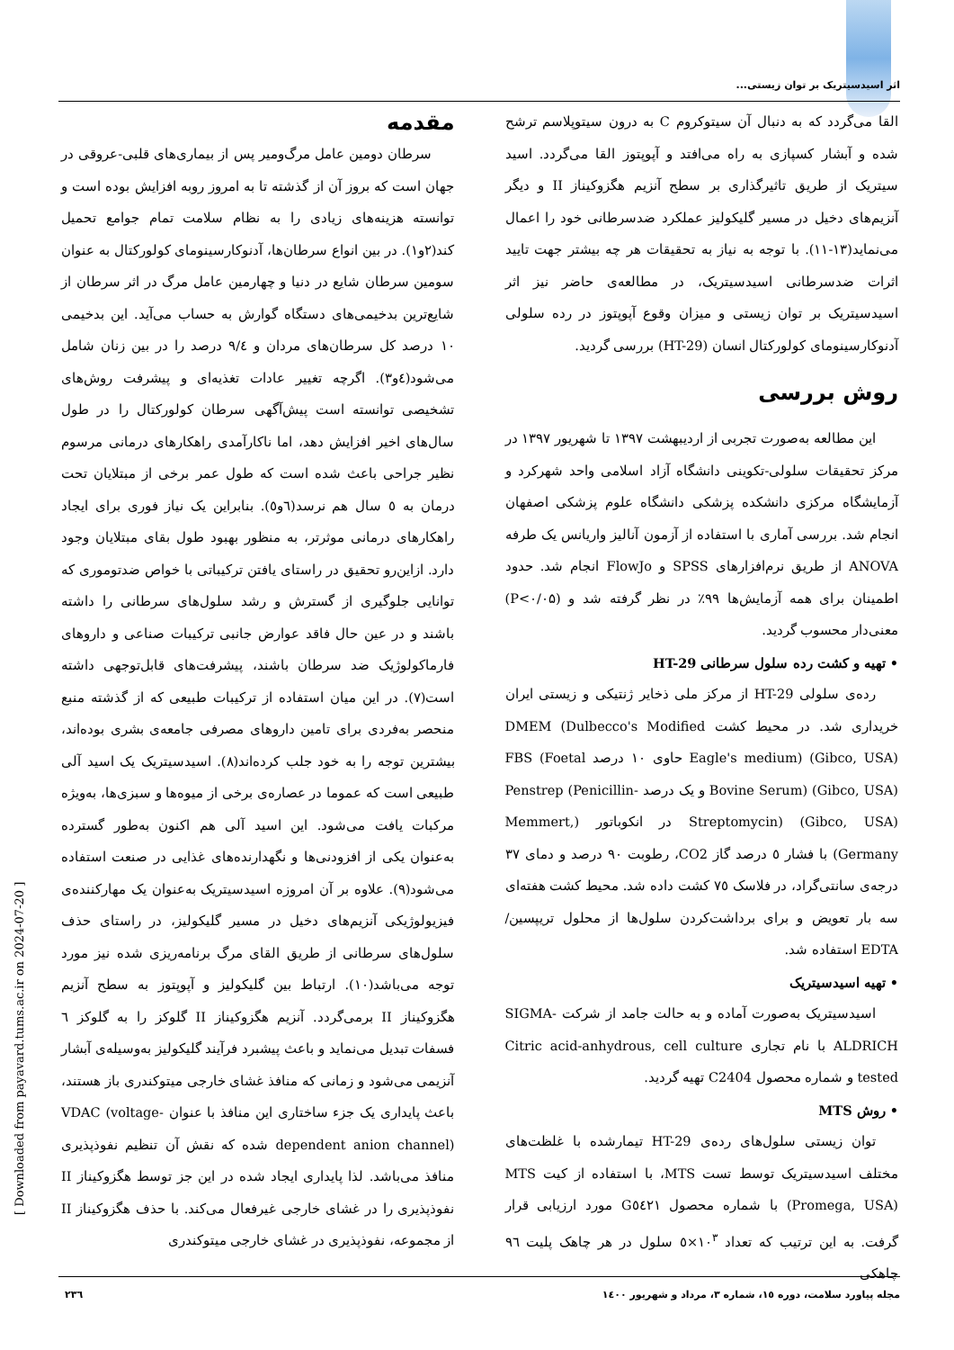اثر اسیدسیتریک بر توان زیستی...
مقدمه
سرطان دومین عامل مرگ‌ومیر پس از بیماری‌های قلبی-عروقی در جهان است که بروز آن از گذشته تا به امروز روبه افزایش بوده است و توانسته هزینه‌های زیادی را به نظام سلامت تمام جوامع تحمیل کند(۲و۱). در بین انواع سرطان‌ها، آدنوکارسینومای کولورکتال به عنوان سومین سرطان شایع در دنیا و چهارمین عامل مرگ در اثر سرطان از شایع‌ترین بدخیمی‌های دستگاه گوارش به حساب می‌آید. این بدخیمی ۱۰ درصد کل سرطان‌های مردان و ۹/٤ درصد را در بین زنان شامل می‌شود(٤و۳). اگرچه تغییر عادات تغذیه‌ای و پیشرفت روش‌های تشخیصی توانسته است پیش‌آگهی سرطان کولورکتال را در طول سال‌های اخیر افزایش دهد، اما ناکارآمدی راهکارهای درمانی مرسوم نظیر جراحی باعث شده است که طول عمر برخی از مبتلایان تحت درمان به ٥ سال هم نرسد(٦و٥). بنابراین یک نیاز فوری برای ایجاد راهکارهای درمانی موثرتر، به منظور بهبود طول بقای مبتلایان وجود دارد. ازاین‌رو تحقیق در راستای یافتن ترکیباتی با خواص ضدتوموری که توانایی جلوگیری از گسترش و رشد سلول‌های سرطانی را داشته باشند و در عین حال فاقد عوارض جانبی ترکیبات صناعی و داروهای فارماکولوژیک ضد سرطان باشند، پیشرفت‌های قابل‌توجهی داشته است(۷). در این میان استفاده از ترکیبات طبیعی که از گذشته منبع منحصر به‌فردی برای تامین داروهای مصرفی جامعه‌ی بشری بوده‌اند، بیشترین توجه را به خود جلب کرده‌اند(۸). اسیدسیتریک یک اسید آلی طبیعی است که عموما در عصاره‌ی برخی از میوه‌ها و سبزی‌ها، به‌ویژه مرکبات یافت می‌شود. این اسید آلی هم اکنون به‌طور گسترده به‌عنوان یکی از افزودنی‌ها و نگهدارنده‌های غذایی در صنعت استفاده می‌شود(۹). علاوه بر آن امروزه اسیدسیتریک به‌عنوان یک مهارکننده‌ی فیزیولوژیکی آنزیم‌های دخیل در مسیر گلیکولیز، در راستای حذف سلول‌های سرطانی از طریق القای مرگ برنامه‌ریزی شده نیز مورد توجه می‌باشد(۱۰). ارتباط بین گلیکولیز و آپوپتوز به سطح آنزیم هگزوکیناز II برمی‌گردد. آنزیم هگزوکیناز II گلوکز را به گلوکز ٦ فسفات تبدیل می‌نماید و باعث پیشبرد فرآیند گلیکولیز به‌وسیله‌ی آبشار آنزیمی می‌شود و زمانی که منافذ غشای خارجی میتوکندری باز هستند، باعث پایداری یک جزء ساختاری این منافذ با عنوان VDAC (voltage-dependent anion channel) شده که نقش آن تنظیم نفوذپذیری منافذ می‌باشد. لذا پایداری ایجاد شده در این جز توسط هگزوکیناز II نفوذپذیری را در غشای خارجی غیرفعال می‌کند. با حذف هگزوکیناز II از مجموعه، نفوذپذیری در غشای خارجی میتوکندری
القا می‌گردد که به دنبال آن سیتوکروم C به درون سیتوپلاسم ترشح شده و آبشار کسپازی به راه می‌افتد و آپوپتوز القا می‌گردد. اسید سیتریک از طریق تاثیرگذاری بر سطح آنزیم هگزوکیناز II و دیگر آنزیم‌های دخیل در مسیر گلیکولیز عملکرد ضدسرطانی خود را اعمال می‌نماید(۱۳-۱۱). با توجه به نیاز به تحقیقات هر چه بیشتر جهت تایید اثرات ضدسرطانی اسیدسیتریک، در مطالعه‌ی حاضر نیز اثر اسیدسیتریک بر توان زیستی و میزان وقوع آپوپتوز در رده سلولی آدنوکارسینومای کولورکتال انسان (HT-29) بررسی گردید.
روش بررسی
این مطالعه به‌صورت تجربی از اردیبهشت ۱۳۹۷ تا شهریور ۱۳۹۷ در مرکز تحقیقات سلولی-تکوینی دانشگاه آزاد اسلامی واحد شهرکرد و آزمایشگاه مرکزی دانشکده پزشکی دانشگاه علوم پزشکی اصفهان انجام شد. بررسی آماری با استفاده از آزمون آنالیز واریانس یک طرفه ANOVA از طریق نرم‌افزارهای SPSS و FlowJo انجام شد. حدود اطمینان برای همه آزمایش‌ها ۹۹٪ در نظر گرفته شد و (P<۰/۰۵) معنی‌دار محسوب گردید.
• تهیه و کشت رده سلول سرطانی HT-29
رده‌ی سلولی HT-29 از مرکز ملی ذخایر ژنتیکی و زیستی ایران خریداری شد. در محیط کشت DMEM (Dulbecco's Modified Eagle's medium) (Gibco, USA) حاوی ۱۰ درصد FBS (Foetal Bovine Serum) (Gibco, USA) و یک درصد Penstrep (Penicillin-Streptomycin) (Gibco, USA) در انکوباتور (Memmert, Germany) با فشار ٥ درصد گاز CO2، رطوبت ۹۰ درصد و دمای ۳۷ درجه‌ی سانتی‌گراد، در فلاسک ۷٥ کشت داده شد. محیط کشت هفته‌ای سه بار تعویض و برای برداشت‌کردن سلول‌ها از محلول تریپسین/ EDTA استفاده شد.
• تهیه اسیدسیتریک
اسیدسیتریک به‌صورت آماده و به حالت جامد از شرکت SIGMA-ALDRICH با نام تجاری Citric acid-anhydrous, cell culture tested و شماره محصول C2404 تهیه گردید.
• روش MTS
توان زیستی سلول‌های رده‌ی HT-29 تیمارشده با غلظت‌های مختلف اسیدسیتریک توسط تست MTS، با استفاده از کیت MTS (Promega, USA) با شماره محصول G٥٤۲۱ مورد ارزیابی قرار گرفت. به این ترتیب که تعداد ۱۰<sup>۳</sup>×٥ سلول در هر چاهک پلیت ۹٦ چاهکی
مجله پیاورد سلامت، دوره ۱٥، شماره ۳، مرداد و شهریور ۱٤۰۰
۲۳٦
[ Downloaded from payavard.tums.ac.ir on 2024-07-20 ]